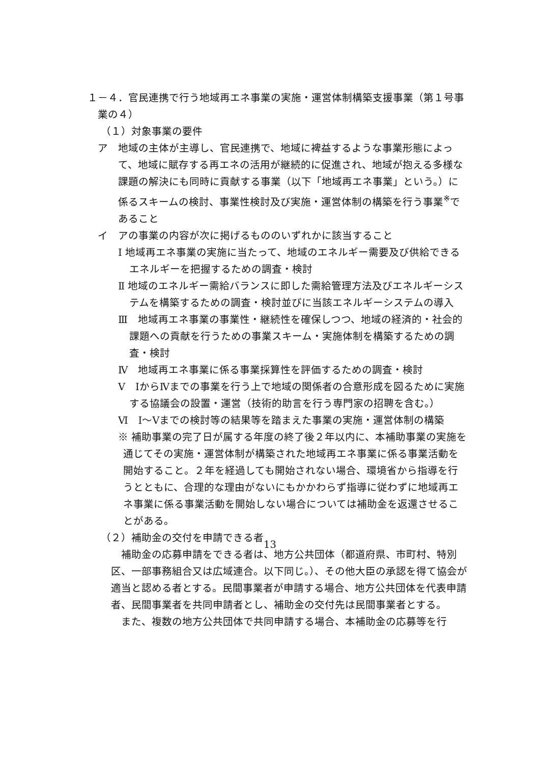１－４．官民連携で行う地域再エネ事業の実施・運営体制構築支援事業（第１号事業の４）
（１）対象事業の要件
ア　地域の主体が主導し、官民連携で、地域に裨益するような事業形態によって、地域に賦存する再エネの活用が継続的に促進され、地域が抱える多様な課題の解決にも同時に貢献する事業（以下「地域再エネ事業」という。）に係るスキームの検討、事業性検討及び実施・運営体制の構築を行う事業<sup>※</sup>であること
イ　アの事業の内容が次に掲げるもののいずれかに該当すること
Ⅰ 地域再エネ事業の実施に当たって、地域のエネルギー需要及び供給できるエネルギーを把握するための調査・検討
Ⅱ 地域のエネルギー需給バランスに即した需給管理方法及びエネルギーシステムを構築するための調査・検討並びに当該エネルギーシステムの導入
Ⅲ　地域再エネ事業の事業性・継続性を確保しつつ、地域の経済的・社会的課題への貢献を行うための事業スキーム・実施体制を構築するための調査・検討
Ⅳ　地域再エネ事業に係る事業採算性を評価するための調査・検討
Ⅴ　ⅠからⅣまでの事業を行う上で地域の関係者の合意形成を図るために実施する協議会の設置・運営（技術的助言を行う専門家の招聘を含む。）
Ⅵ　Ⅰ～Ⅴまでの検討等の結果等を踏まえた事業の実施・運営体制の構築
※ 補助事業の完了日が属する年度の終了後２年以内に、本補助事業の実施を通じてその実施・運営体制が構築された地域再エネ事業に係る事業活動を開始すること。２年を経過しても開始されない場合、環境省から指導を行うとともに、合理的な理由がないにもかかわらず指導に従わずに地域再エネ事業に係る事業活動を開始しない場合については補助金を返還させることがある。
（２）補助金の交付を申請できる者
補助金の応募申請をできる者は、地方公共団体（都道府県、市町村、特別区、一部事務組合又は広域連合。以下同じ。）、その他大臣の承認を得て協会が適当と認める者とする。民間事業者が申請する場合、地方公共団体を代表申請者、民間事業者を共同申請者とし、補助金の交付先は民間事業者とする。
また、複数の地方公共団体で共同申請する場合、本補助金の応募等を行
13